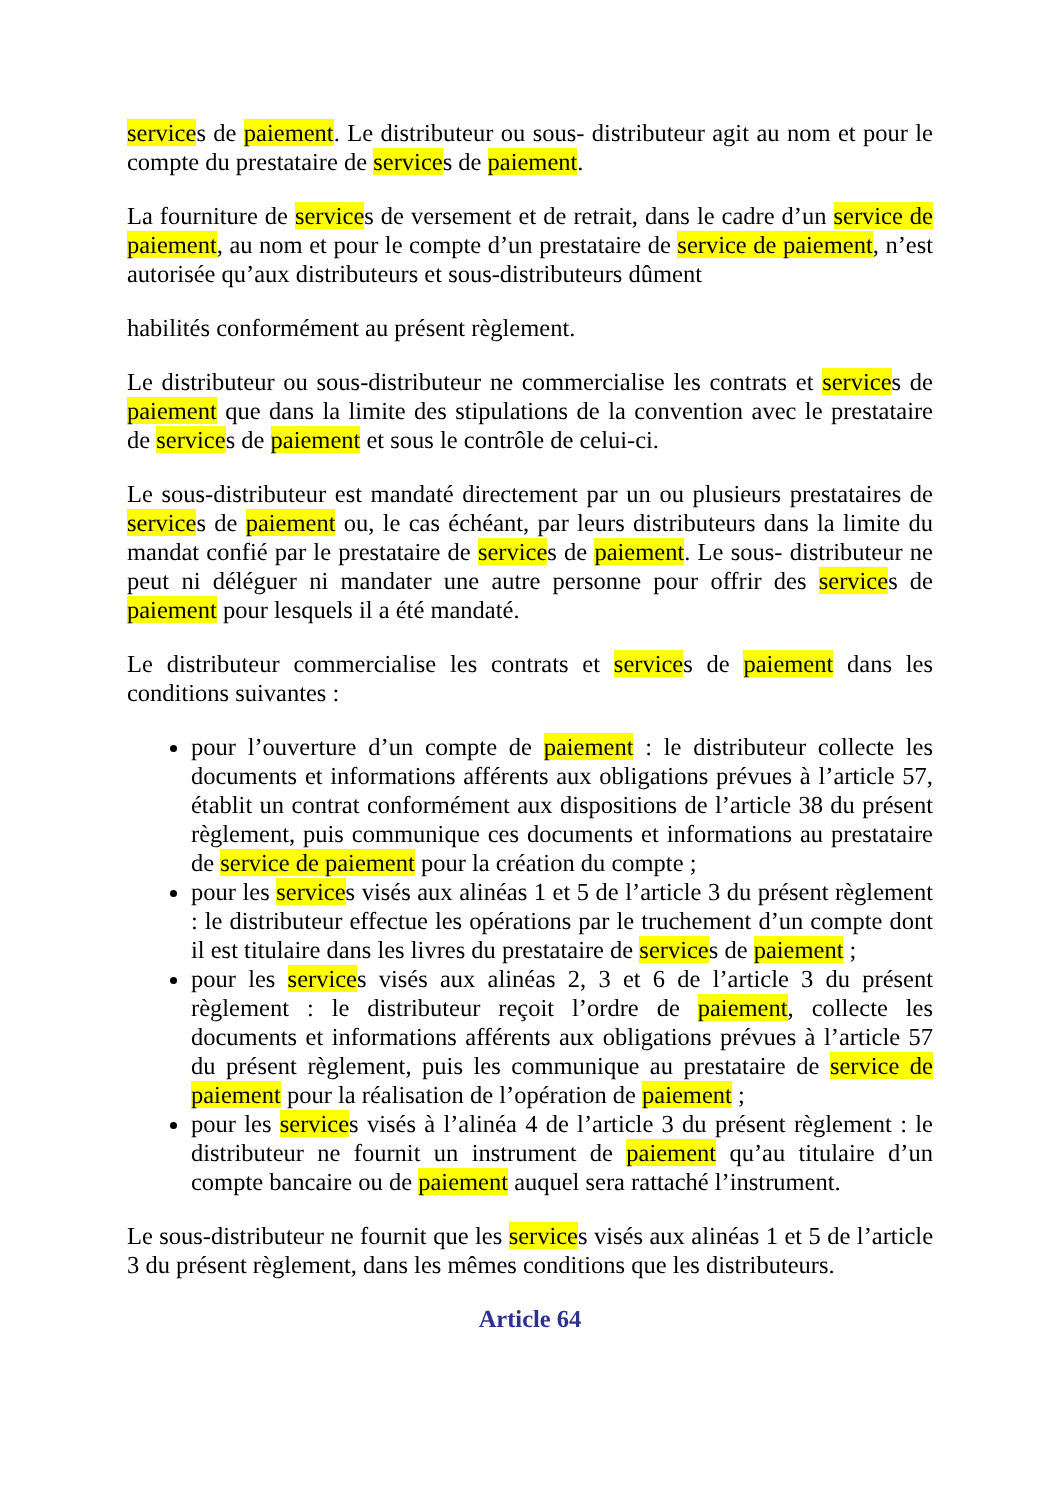services de paiement. Le distributeur ou sous- distributeur agit au nom et pour le compte du prestataire de services de paiement.
La fourniture de services de versement et de retrait, dans le cadre d’un service de paiement, au nom et pour le compte d’un prestataire de service de paiement, n’est autorisée qu’aux distributeurs et sous-distributeurs dûment
habilités conformément au présent règlement.
Le distributeur ou sous-distributeur ne commercialise les contrats et services de paiement que dans la limite des stipulations de la convention avec le prestataire de services de paiement et sous le contrôle de celui-ci.
Le sous-distributeur est mandaté directement par un ou plusieurs prestataires de services de paiement ou, le cas échéant, par leurs distributeurs dans la limite du mandat confié par le prestataire de services de paiement. Le sous- distributeur ne peut ni déléguer ni mandater une autre personne pour offrir des services de paiement pour lesquels il a été mandaté.
Le distributeur commercialise les contrats et services de paiement dans les conditions suivantes :
pour l’ouverture d’un compte de paiement : le distributeur collecte les documents et informations afférents aux obligations prévues à l’article 57, établit un contrat conformément aux dispositions de l’article 38 du présent règlement, puis communique ces documents et informations au prestataire de service de paiement pour la création du compte ;
pour les services visés aux alinéas 1 et 5 de l’article 3 du présent règlement : le distributeur effectue les opérations par le truchement d’un compte dont il est titulaire dans les livres du prestataire de services de paiement ;
pour les services visés aux alinéas 2, 3 et 6 de l’article 3 du présent règlement : le distributeur reçoit l’ordre de paiement, collecte les documents et informations afférents aux obligations prévues à l’article 57 du présent règlement, puis les communique au prestataire de service de paiement pour la réalisation de l’opération de paiement ;
pour les services visés à l’alinéa 4 de l’article 3 du présent règlement : le distributeur ne fournit un instrument de paiement qu’au titulaire d’un compte bancaire ou de paiement auquel sera rattaché l’instrument.
Le sous-distributeur ne fournit que les services visés aux alinéas 1 et 5 de l’article 3 du présent règlement, dans les mêmes conditions que les distributeurs.
Article 64